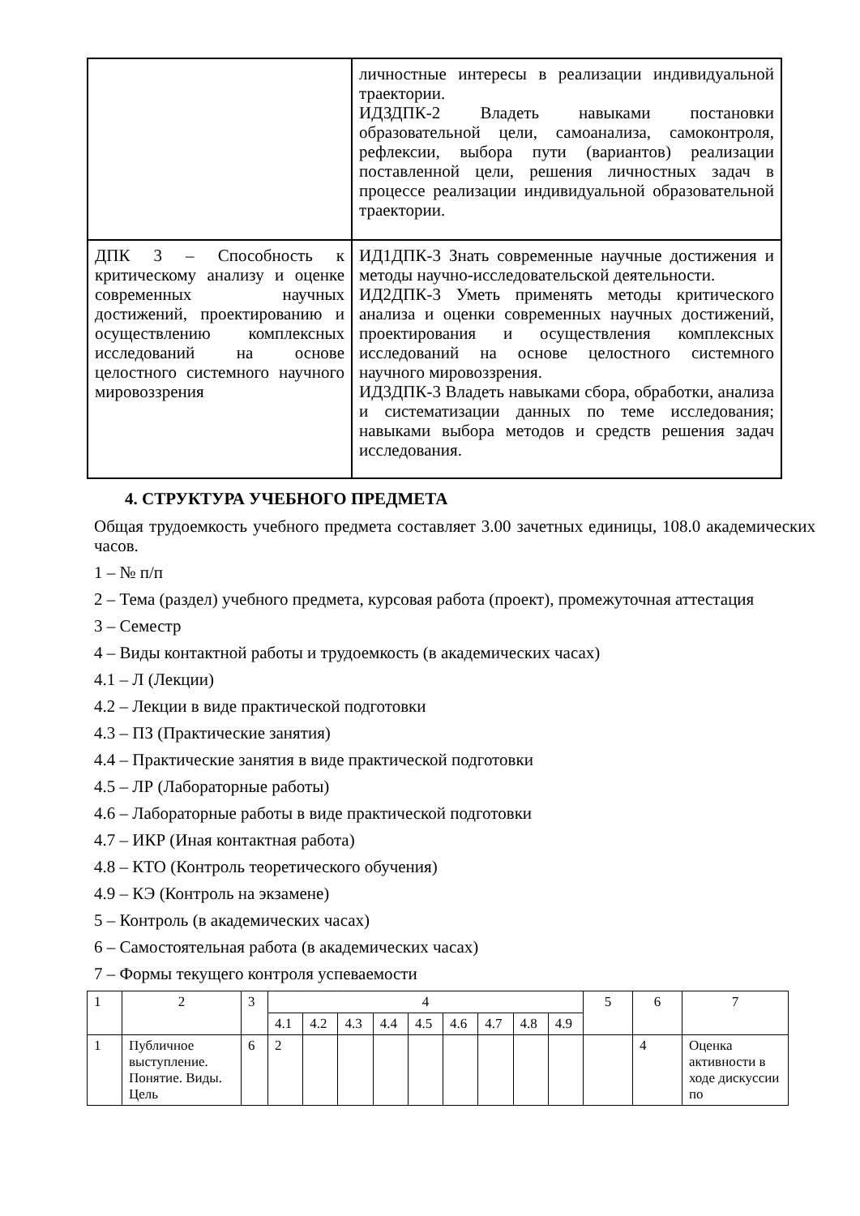| | личностные интересы в реализации индивидуальной траектории. ИДЗДПК-2 Владеть навыками постановки образовательной цели, самоанализа, самоконтроля, рефлексии, выбора пути (вариантов) реализации поставленной цели, решения личностных задач в процессе реализации индивидуальной образовательной траектории. |
| ДПК 3 – Способность к критическому анализу и оценке современных научных достижений, проектированию и осуществлению комплексных исследований на основе целостного системного научного мировоззрения | ИД1ДПК-3 Знать современные научные достижения и методы научно-исследовательской деятельности. ИД2ДПК-3 Уметь применять методы критического анализа и оценки современных научных достижений, проектирования и осуществления комплексных исследований на основе целостного системного научного мировоззрения. ИД3ДПК-3 Владеть навыками сбора, обработки, анализа и систематизации данных по теме исследования; навыками выбора методов и средств решения задач исследования. |
4. СТРУКТУРА УЧЕБНОГО ПРЕДМЕТА
Общая трудоемкость учебного предмета составляет 3.00 зачетных единицы, 108.0 академических часов.
1 – № п/п
2 – Тема (раздел) учебного предмета, курсовая работа (проект), промежуточная аттестация
3 – Семестр
4 – Виды контактной работы и трудоемкость (в академических часах)
4.1 – Л (Лекции)
4.2 – Лекции в виде практической подготовки
4.3 – ПЗ (Практические занятия)
4.4 – Практические занятия в виде практической подготовки
4.5 – ЛР (Лабораторные работы)
4.6 – Лабораторные работы в виде практической подготовки
4.7 – ИКР (Иная контактная работа)
4.8 – КТО (Контроль теоретического обучения)
4.9 – КЭ (Контроль на экзамене)
5 – Контроль (в академических часах)
6 – Самостоятельная работа (в академических часах)
7 – Формы текущего контроля успеваемости
| 1 | 2 | 3 | 4 | | | | | | | | | 5 | 6 | 7 |
| | | | 4.1 | 4.2 | 4.3 | 4.4 | 4.5 | 4.6 | 4.7 | 4.8 | 4.9 | | | |
| 1 | Публичное выступление. Понятие. Виды. Цель | 6 | 2 | | | | | | | | | | 4 | Оценка активности в ходе дискуссии по |